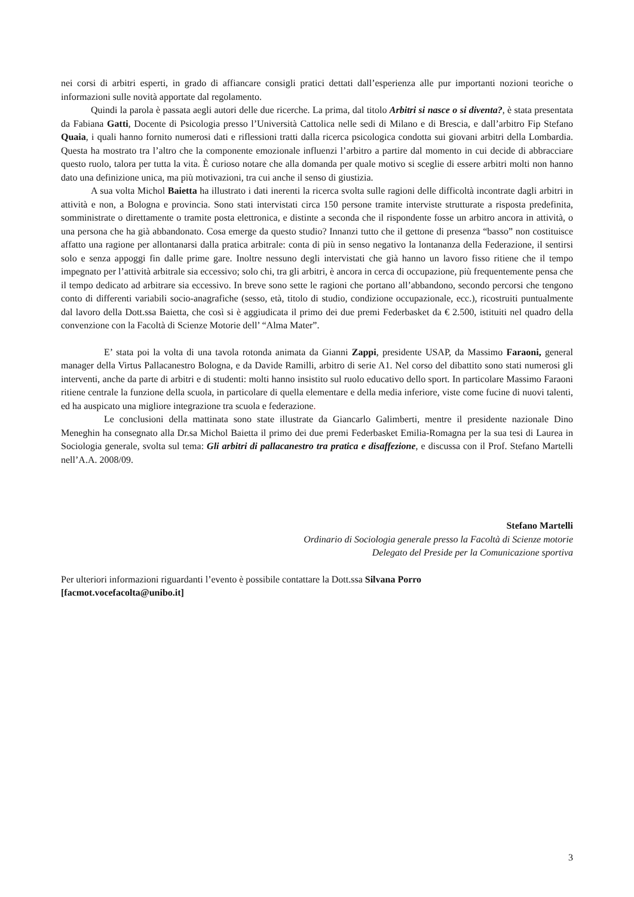nei corsi di arbitri esperti, in grado di affiancare consigli pratici dettati dall’esperienza alle pur importanti nozioni teoriche o informazioni sulle novità apportate dal regolamento.
Quindi la parola è passata aegli autori delle due ricerche. La prima, dal titolo Arbitri si nasce o si diventa?, è stata presentata da Fabiana Gatti, Docente di Psicologia presso l’Università Cattolica nelle sedi di Milano e di Brescia, e dall’arbitro Fip Stefano Quaia, i quali hanno fornito numerosi dati e riflessioni tratti dalla ricerca psicologica condotta sui giovani arbitri della Lombardia. Questa ha mostrato tra l’altro che la componente emozionale influenzi l’arbitro a partire dal momento in cui decide di abbracciare questo ruolo, talora per tutta la vita. È curioso notare che alla domanda per quale motivo si sceglie di essere arbitri molti non hanno dato una definizione unica, ma più motivazioni, tra cui anche il senso di giustizia.
A sua volta Michol Baietta ha illustrato i dati inerenti la ricerca svolta sulle ragioni delle difficoltà incontrate dagli arbitri in attività e non, a Bologna e provincia. Sono stati intervistati circa 150 persone tramite interviste strutturate a risposta predefinita, somministrate o direttamente o tramite posta elettronica, e distinte a seconda che il rispondente fosse un arbitro ancora in attività, o una persona che ha già abbandonato. Cosa emerge da questo studio? Innanzi tutto che il gettone di presenza “basso” non costituisce affatto una ragione per allontanarsi dalla pratica arbitrale: conta di più in senso negativo la lontananza della Federazione, il sentirsi solo e senza appoggi fin dalle prime gare. Inoltre nessuno degli intervistati che già hanno un lavoro fisso ritiene che il tempo impegnato per l’attività arbitrale sia eccessivo; solo chi, tra gli arbitri, è ancora in cerca di occupazione, più frequentemente pensa che il tempo dedicato ad arbitrare sia eccessivo. In breve sono sette le ragioni che portano all’abbandono, secondo percorsi che tengono conto di differenti variabili socio-anagrafiche (sesso, età, titolo di studio, condizione occupazionale, ecc.), ricostruiti puntualmente dal lavoro della Dott.ssa Baietta, che così si è aggiudicata il primo dei due premi Federbasket da € 2.500, istituiti nel quadro della convenzione con la Facoltà di Scienze Motorie dell’ “Alma Mater”.
E’ stata poi la volta di una tavola rotonda animata da Gianni Zappi, presidente USAP, da Massimo Faraoni, general manager della Virtus Pallacanestro Bologna, e da Davide Ramilli, arbitro di serie A1. Nel corso del dibattito sono stati numerosi gli interventi, anche da parte di arbitri e di studenti: molti hanno insistito sul ruolo educativo dello sport. In particolare Massimo Faraoni ritiene centrale la funzione della scuola, in particolare di quella elementare e della media inferiore, viste come fucine di nuovi talenti, ed ha auspicato una migliore integrazione tra scuola e federazione.
Le conclusioni della mattinata sono state illustrate da Giancarlo Galimberti, mentre il presidente nazionale Dino Meneghin ha consegnato alla Dr.sa Michol Baietta il primo dei due premi Federbasket Emilia-Romagna per la sua tesi di Laurea in Sociologia generale, svolta sul tema: Gli arbitri di pallacanestro tra pratica e disaffezione, e discussa con il Prof. Stefano Martelli nell’A.A. 2008/09.
Stefano Martelli
Ordinario di Sociologia generale presso la Facoltà di Scienze motorie
Delegato del Preside per la Comunicazione sportiva
Per ulteriori informazioni riguardanti l’evento è possibile contattare la Dott.ssa Silvana Porro
[facmot.vocefacolta@unibo.it]
3